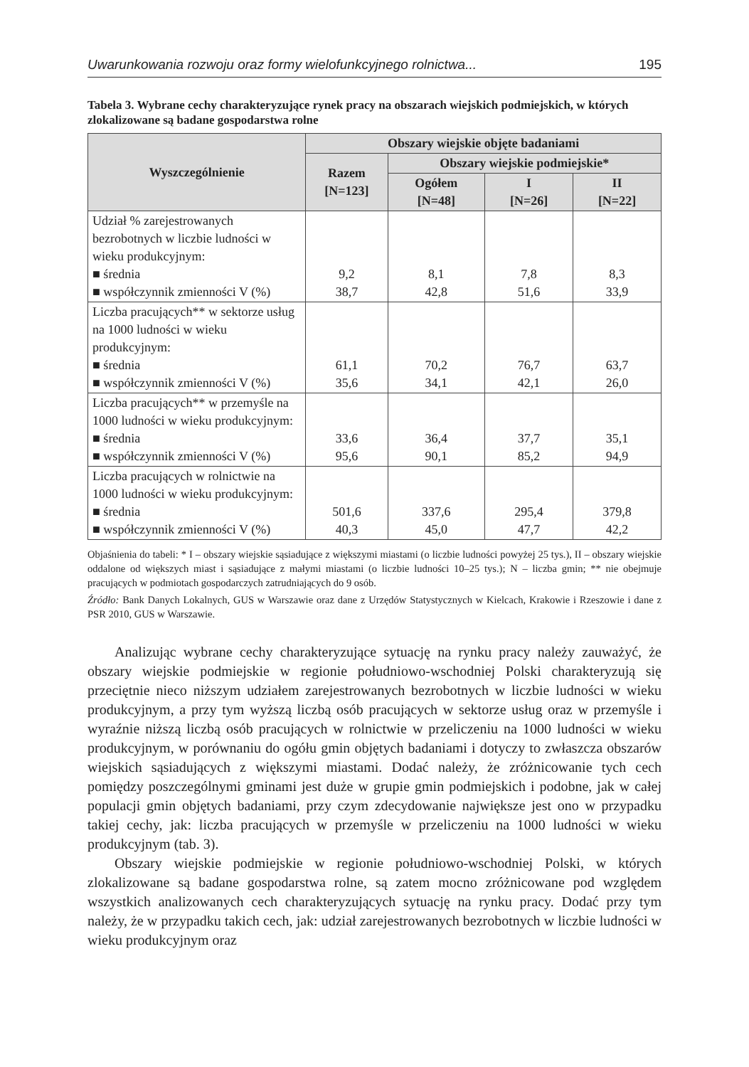Uwarunkowania rozwoju oraz formy wielofunkcyjnego rolnictwa... 195
Tabela 3. Wybrane cechy charakteryzujące rynek pracy na obszarach wiejskich podmiejskich, w których zlokalizowane są badane gospodarstwa rolne
| Wyszczególnienie | Obszary wiejskie objęte badaniami | | | |
| --- | --- | --- | --- | --- |
| | Razem [N=123] | Obszary wiejskie podmiejskie* | | |
| | | Ogółem [N=48] | I [N=26] | II [N=22] |
| Udział % zarejestrowanych bezrobotnych w liczbie ludności w wieku produkcyjnym: ■ średnia ■ współczynnik zmienności V (%) | 9,2 38,7 | 8,1 42,8 | 7,8 51,6 | 8,3 33,9 |
| Liczba pracujących** w sektorze usług na 1000 ludności w wieku produkcyjnym: ■ średnia ■ współczynnik zmienności V (%) | 61,1 35,6 | 70,2 34,1 | 76,7 42,1 | 63,7 26,0 |
| Liczba pracujących** w przemyśle na 1000 ludności w wieku produkcyjnym: ■ średnia ■ współczynnik zmienności V (%) | 33,6 95,6 | 36,4 90,1 | 37,7 85,2 | 35,1 94,9 |
| Liczba pracujących w rolnictwie na 1000 ludności w wieku produkcyjnym: ■ średnia ■ współczynnik zmienności V (%) | 501,6 40,3 | 337,6 45,0 | 295,4 47,7 | 379,8 42,2 |
Objaśnienia do tabeli: * I – obszary wiejskie sąsiadujące z większymi miastami (o liczbie ludności powyżej 25 tys.), II – obszary wiejskie oddalone od większych miast i sąsiadujące z małymi miastami (o liczbie ludności 10–25 tys.); N – liczba gmin; ** nie obejmuje pracujących w podmiotach gospodarczych zatrudniających do 9 osób.
Źródło: Bank Danych Lokalnych, GUS w Warszawie oraz dane z Urzędów Statystycznych w Kielcach, Krakowie i Rzeszowie i dane z PSR 2010, GUS w Warszawie.
Analizując wybrane cechy charakteryzujące sytuację na rynku pracy należy zauważyć, że obszary wiejskie podmiejskie w regionie południowo-wschodniej Polski charakteryzują się przeciętnie nieco niższym udziałem zarejestrowanych bezrobotnych w liczbie ludności w wieku produkcyjnym, a przy tym wyższą liczbą osób pracujących w sektorze usług oraz w przemyśle i wyraźnie niższą liczbą osób pracujących w rolnictwie w przeliczeniu na 1000 ludności w wieku produkcyjnym, w porównaniu do ogółu gmin objętych badaniami i dotyczy to zwłaszcza obszarów wiejskich sąsiadujących z większymi miastami. Dodać należy, że zróżnicowanie tych cech pomiędzy poszczególnymi gminami jest duże w grupie gmin podmiejskich i podobne, jak w całej populacji gmin objętych badaniami, przy czym zdecydowanie największe jest ono w przypadku takiej cechy, jak: liczba pracujących w przemyśle w przeliczeniu na 1000 ludności w wieku produkcyjnym (tab. 3).
Obszary wiejskie podmiejskie w regionie południowo-wschodniej Polski, w których zlokalizowane są badane gospodarstwa rolne, są zatem mocno zróżnicowane pod względem wszystkich analizowanych cech charakteryzujących sytuację na rynku pracy. Dodać przy tym należy, że w przypadku takich cech, jak: udział zarejestrowanych bezrobotnych w liczbie ludności w wieku produkcyjnym oraz